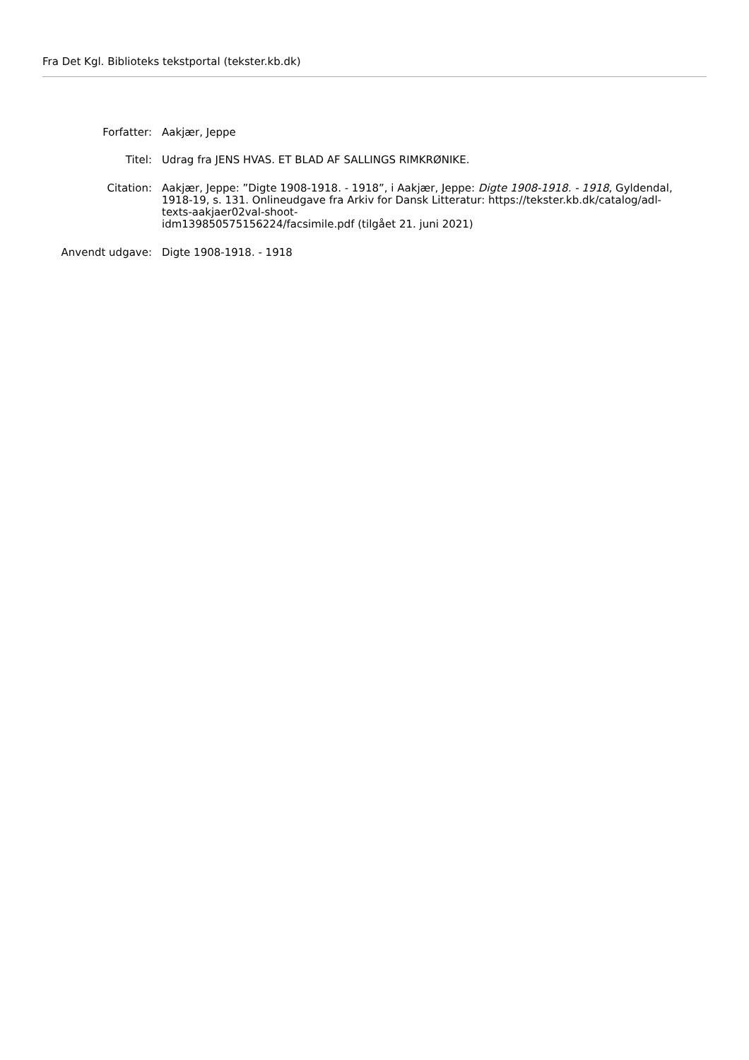Fra Det Kgl. Biblioteks tekstportal (tekster.kb.dk)
| Forfatter: | Aakjær, Jeppe |
| Titel: | Udrag fra JENS HVAS. ET BLAD AF SALLINGS RIMKRØNIKE. |
| Citation: | Aakjær, Jeppe: ”Digte 1908-1918. - 1918”, i Aakjær, Jeppe: Digte 1908-1918. - 1918 , Gyldendal, 1918-19, s. 131. Onlineudgave fra Arkiv for Dansk Litteratur: https://tekster.kb.dk/catalog/adl-texts-aakjaer02val-shoot- idm139850575156224/facsimile.pdf (tilgået 21. juni 2021) |
| Anvendt udgave: | Digte 1908-1918. - 1918 |